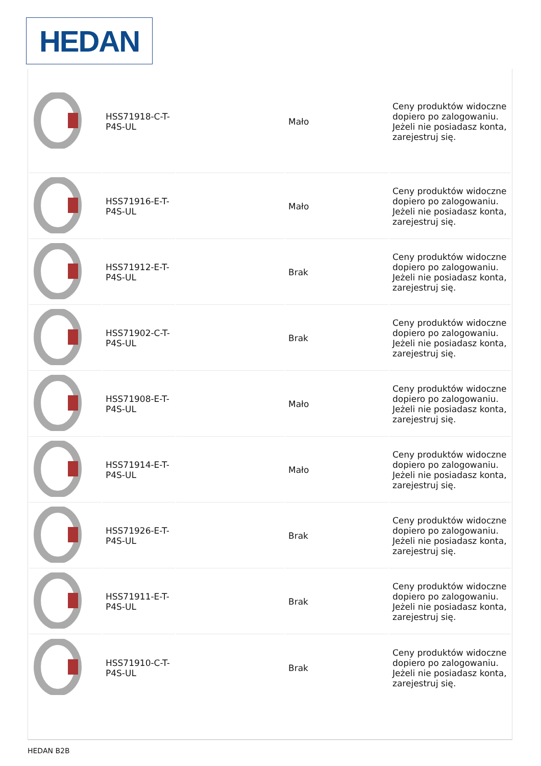HEDAN
| | HSS71918-C-T-P4S-UL | | Mało | Ceny produktów widoczne dopiero po zalogowaniu. Jeżeli nie posiadasz konta, zarejestruj się. |
| | HSS71916-E-T-P4S-UL | | Mało | Ceny produktów widoczne dopiero po zalogowaniu. Jeżeli nie posiadasz konta, zarejestruj się. |
| | HSS71912-E-T-P4S-UL | | Brak | Ceny produktów widoczne dopiero po zalogowaniu. Jeżeli nie posiadasz konta, zarejestruj się. |
| | HSS71902-C-T-P4S-UL | | Brak | Ceny produktów widoczne dopiero po zalogowaniu. Jeżeli nie posiadasz konta, zarejestruj się. |
| | HSS71908-E-T-P4S-UL | | Mało | Ceny produktów widoczne dopiero po zalogowaniu. Jeżeli nie posiadasz konta, zarejestruj się. |
| | HSS71914-E-T-P4S-UL | | Mało | Ceny produktów widoczne dopiero po zalogowaniu. Jeżeli nie posiadasz konta, zarejestruj się. |
| | HSS71926-E-T-P4S-UL | | Brak | Ceny produktów widoczne dopiero po zalogowaniu. Jeżeli nie posiadasz konta, zarejestruj się. |
| | HSS71911-E-T-P4S-UL | | Brak | Ceny produktów widoczne dopiero po zalogowaniu. Jeżeli nie posiadasz konta, zarejestruj się. |
| | HSS71910-C-T-P4S-UL | | Brak | Ceny produktów widoczne dopiero po zalogowaniu. Jeżeli nie posiadasz konta, zarejestruj się. |
HEDAN B2B